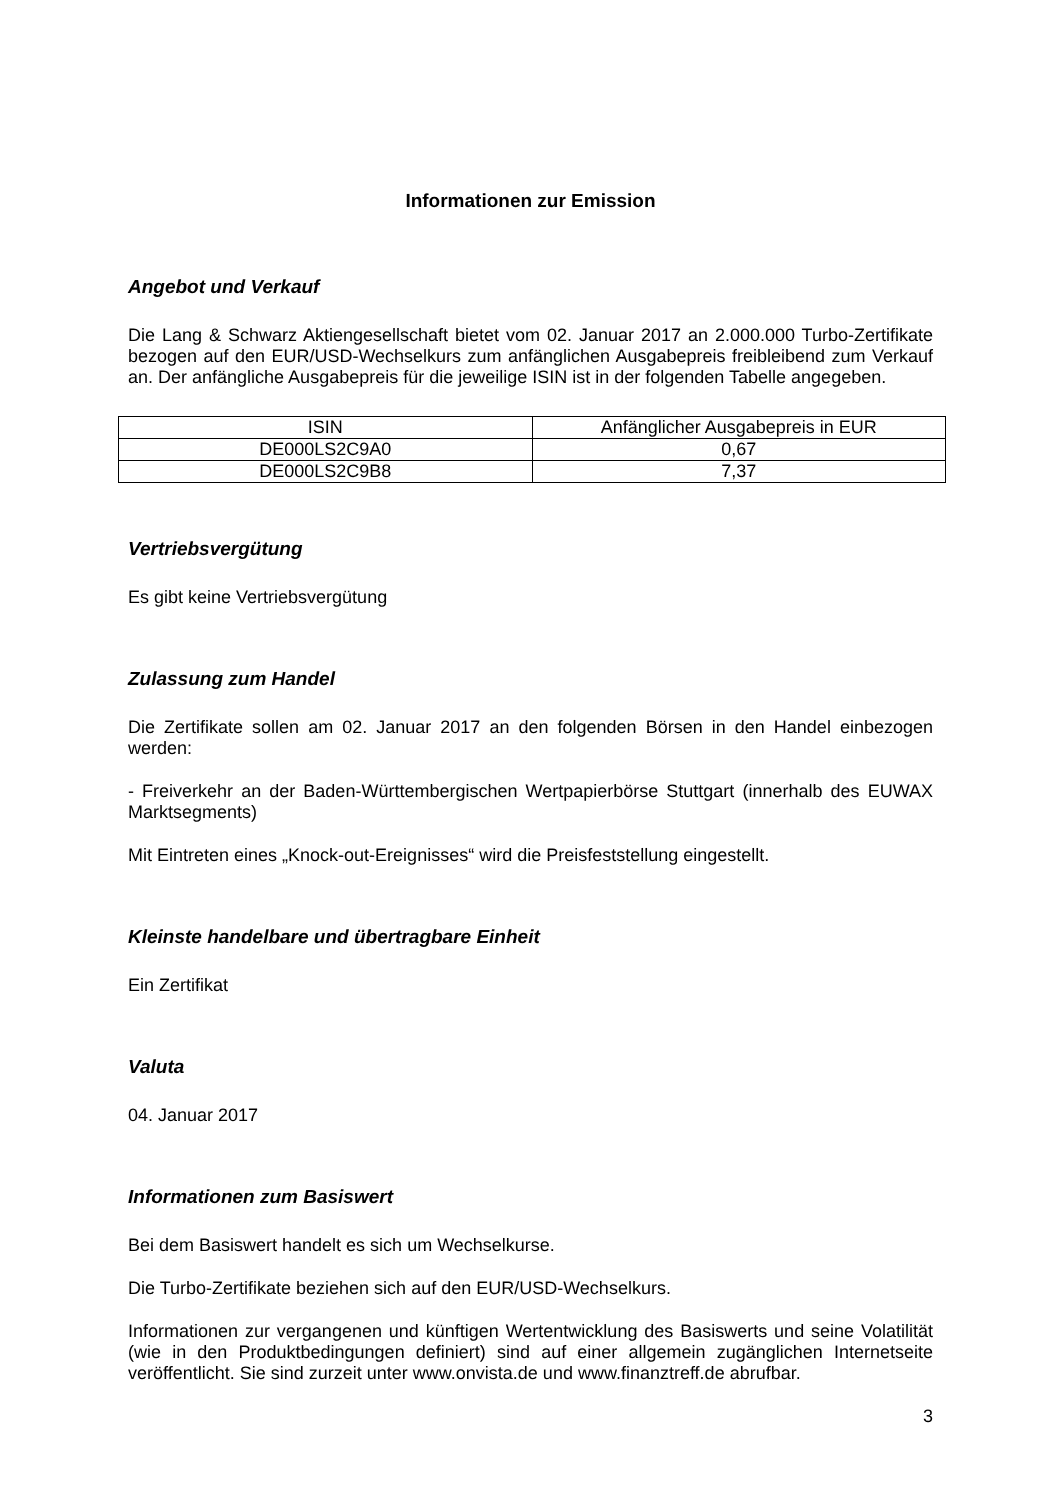Informationen zur Emission
Angebot und Verkauf
Die Lang & Schwarz Aktiengesellschaft bietet vom 02. Januar 2017 an 2.000.000 Turbo-Zertifikate bezogen auf den EUR/USD-Wechselkurs zum anfänglichen Ausgabepreis freibleibend zum Verkauf an. Der anfängliche Ausgabepreis für die jeweilige ISIN ist in der folgenden Tabelle angegeben.
| ISIN | Anfänglicher Ausgabepreis in EUR |
| --- | --- |
| DE000LS2C9A0 | 0,67 |
| DE000LS2C9B8 | 7,37 |
Vertriebsvergütung
Es gibt keine Vertriebsvergütung
Zulassung zum Handel
Die Zertifikate sollen am 02. Januar 2017 an den folgenden Börsen in den Handel einbezogen werden:
- Freiverkehr an der Baden-Württembergischen Wertpapierbörse Stuttgart (innerhalb des EUWAX Marktsegments)
Mit Eintreten eines „Knock-out-Ereignisses“ wird die Preisfeststellung eingestellt.
Kleinste handelbare und übertragbare Einheit
Ein Zertifikat
Valuta
04. Januar 2017
Informationen zum Basiswert
Bei dem Basiswert handelt es sich um Wechselkurse.
Die Turbo-Zertifikate beziehen sich auf den EUR/USD-Wechselkurs.
Informationen zur vergangenen und künftigen Wertentwicklung des Basiswerts und seine Volatilität (wie in den Produktbedingungen definiert) sind auf einer allgemein zugänglichen Internetseite veröffentlicht. Sie sind zurzeit unter www.onvista.de und www.finanztreff.de abrufbar.
3